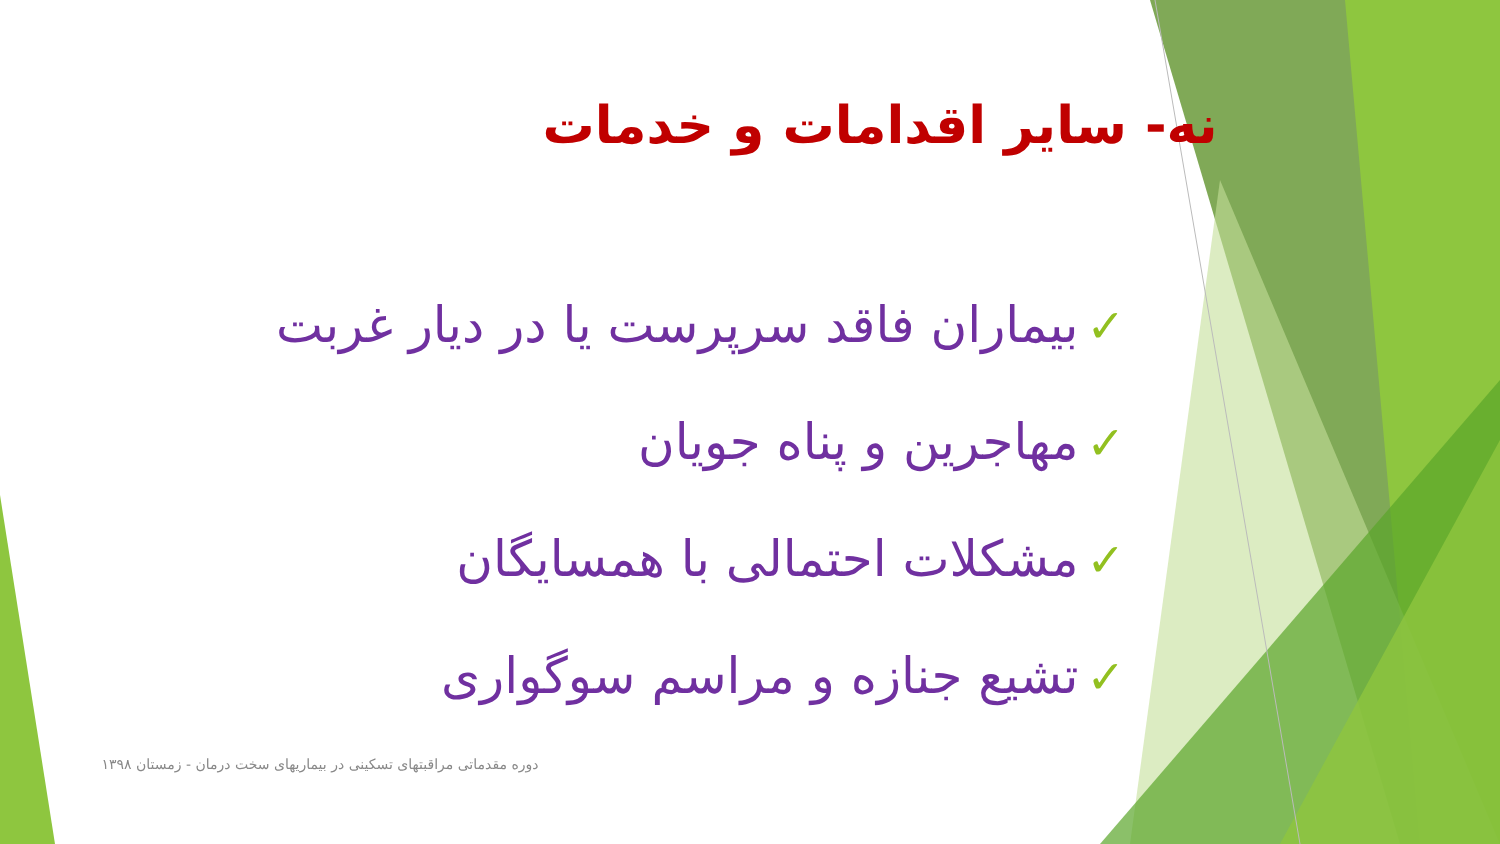نه- سایر اقدامات و خدمات
✓بیماران فاقد سرپرست یا در دیار غربت
✓مهاجرین و پناه جویان
✓مشکلات احتمالی با همسایگان
✓تشیع جنازه و مراسم سوگواری
دوره مقدماتی مراقبتهای تسکینی در بیماریهای سخت درمان - زمستان ۱۳۹۸